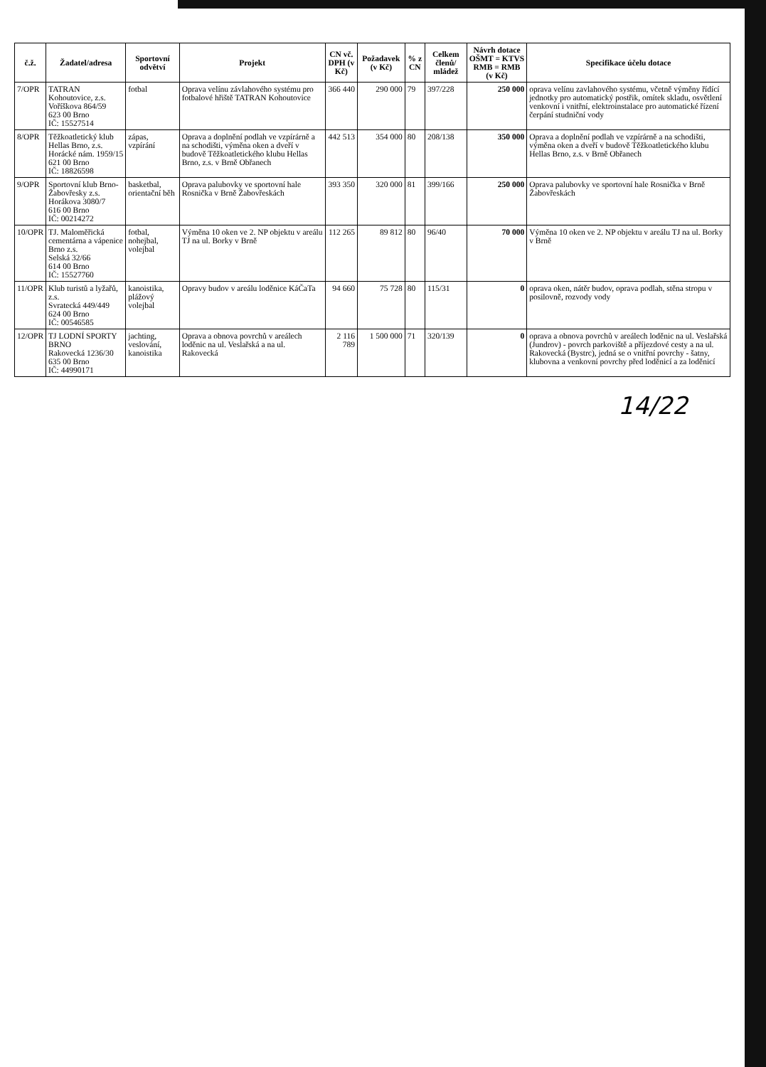| č.ž. | Žadatel/adresa | Sportovní odvětví | Projekt | CN vč. DPH (v Kč) | Požadavek (v Kč) | % z CN | Celkem členů/ mládež | Návrh dotace OŠMT = KTVS RMB = RMB (v Kč) | Specifikace účelu dotace |
| --- | --- | --- | --- | --- | --- | --- | --- | --- | --- |
| 7/OPR | TATRAN Kohoutovice, z.s. Voříškova 864/59 623 00 Brno IČ: 15527514 | fotbal | Oprava velínu závlahového systému pro fotbalové hřiště TATRAN Kohoutovice | 366 440 | 290 000 | 79 | 397/228 | 250 000 | oprava velínu zavlahového systému, včetně výměny řídící jednotky pro automatický postřik, omítek skladu, osvětlení venkovní i vnitřní, elektroinstalace pro automatické řízení čerpání studniční vody |
| 8/OPR | Těžkoatletický klub Hellas Brno, z.s. Horácké nám. 1959/15 621 00 Brno IČ: 18826598 | zápas, vzpírání | Oprava a doplnění podlah ve vzpírárně a na schodišti, výměna oken a dveří v budově Těžkoatletického klubu Hellas Brno, z.s. v Brně Obřanech | 442 513 | 354 000 | 80 | 208/138 | 350 000 | Oprava a doplnění podlah ve vzpírárně a na schodišti, výměna oken a dveří v budově Těžkoatletického klubu Hellas Brno, z.s. v Brně Obřanech |
| 9/OPR | Sportovní klub Brno-Žabovřesky z.s. Horákova 3080/7 616 00 Brno IČ: 00214272 | basketbal, orientační běh | Oprava palubovky ve sportovní hale Rosnička v Brně Žabovřeskách | 393 350 | 320 000 | 81 | 399/166 | 250 000 | Oprava palubovky ve sportovní hale Rosnička v Brně Žabovřeskách |
| 10/OPR | TJ. Maloměřická cementárna a vápenice Brno z.s. Selská 32/66 614 00 Brno IČ: 15527760 | fotbal, nohejbal, volejbal | Výměna 10 oken ve 2. NP objektu v areálu TJ na ul. Borky v Brně | 112 265 | 89 812 | 80 | 96/40 | 70 000 | Výměna 10 oken ve 2. NP objektu v areálu TJ na ul. Borky v Brně |
| 11/OPR | Klub turistů a lyžařů, z.s. Svratecká 449/449 624 00 Brno IČ: 00546585 | kanoistika, plážový volejbal | Opravy budov v areálu loděnice KáČaTa | 94 660 | 75 728 | 80 | 115/31 | 0 | oprava oken, nátěr budov, oprava podlah, stěna stropu v posilovně, rozvody vody |
| 12/OPR | TJ LODNÍ SPORTY BRNO Rakovecká 1236/30 635 00 Brno IČ: 44990171 | jachting, veslování, kanoistika | Oprava a obnova povrchů v areálech loděnic na ul. Veslařská a na ul. Rakovecká | 2 116 789 | 1 500 000 | 71 | 320/139 | 0 | oprava a obnova povrchů v areálech loděnic na ul. Veslařská (Jundrov) - povrch parkoviště a příjezdové cesty a na ul. Rakovecká (Bystrc), jedná se o vnitřní povrchy - šatny, klubovna a venkovní povrchy před loděnicí a za loděnicí |
14/22